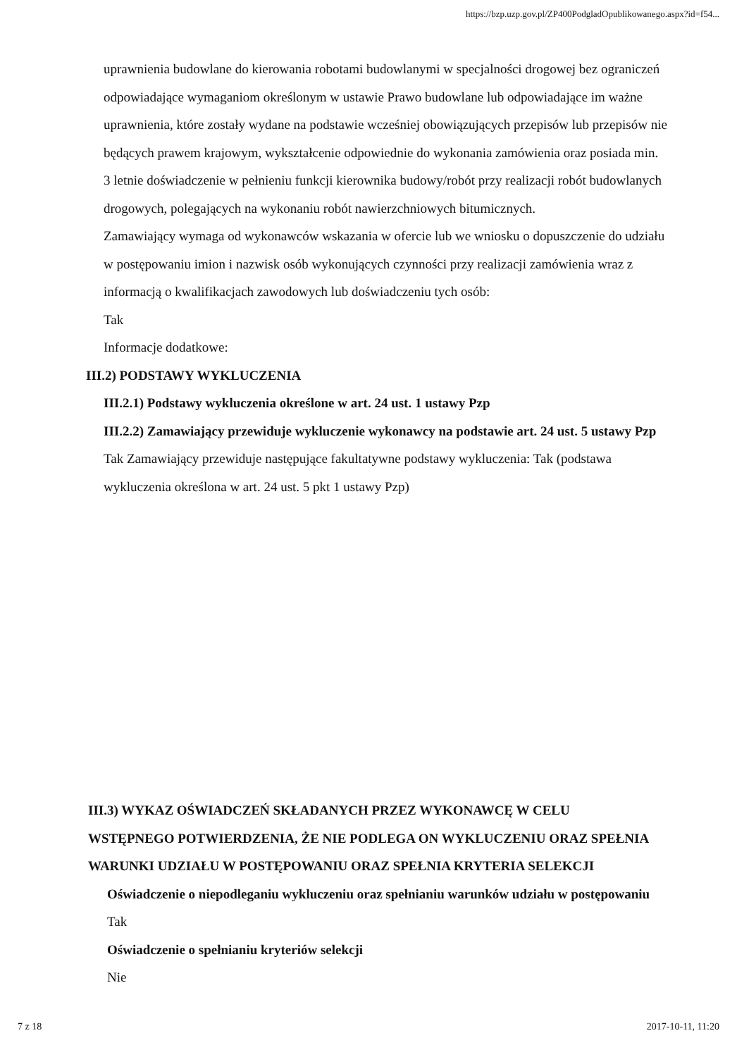https://bzp.uzp.gov.pl/ZP400PodgladOpublikowanego.aspx?id=f54...
uprawnienia budowlane do kierowania robotami budowlanymi w specjalności drogowej bez ograniczeń odpowiadające wymaganiom określonym w ustawie Prawo budowlane lub odpowiadające im ważne uprawnienia, które zostały wydane na podstawie wcześniej obowiązujących przepisów lub przepisów nie będących prawem krajowym, wykształcenie odpowiednie do wykonania zamówienia oraz posiada min. 3 letnie doświadczenie w pełnieniu funkcji kierownika budowy/robót przy realizacji robót budowlanych drogowych, polegających na wykonaniu robót nawierzchniowych bitumicznych.
Zamawiający wymaga od wykonawców wskazania w ofercie lub we wniosku o dopuszczenie do udziału w postępowaniu imion i nazwisk osób wykonujących czynności przy realizacji zamówienia wraz z informacją o kwalifikacjach zawodowych lub doświadczeniu tych osób:
Tak
Informacje dodatkowe:
III.2) PODSTAWY WYKLUCZENIA
III.2.1) Podstawy wykluczenia określone w art. 24 ust. 1 ustawy Pzp
III.2.2) Zamawiający przewiduje wykluczenie wykonawcy na podstawie art. 24 ust. 5 ustawy Pzp Tak Zamawiający przewiduje następujące fakultatywne podstawy wykluczenia: Tak (podstawa wykluczenia określona w art. 24 ust. 5 pkt 1 ustawy Pzp)
III.3) WYKAZ OŚWIADCZEŃ SKŁADANYCH PRZEZ WYKONAWCĘ W CELU WSTĘPNEGO POTWIERDZENIA, ŻE NIE PODLEGA ON WYKLUCZENIU ORAZ SPEŁNIA WARUNKI UDZIAŁU W POSTĘPOWANIU ORAZ SPEŁNIA KRYTERIA SELEKCJI
Oświadczenie o niepodleganiu wykluczeniu oraz spełnianiu warunków udziału w postępowaniu
Tak
Oświadczenie o spełnianiu kryteriów selekcji
Nie
7 z 18 2017-10-11, 11:20